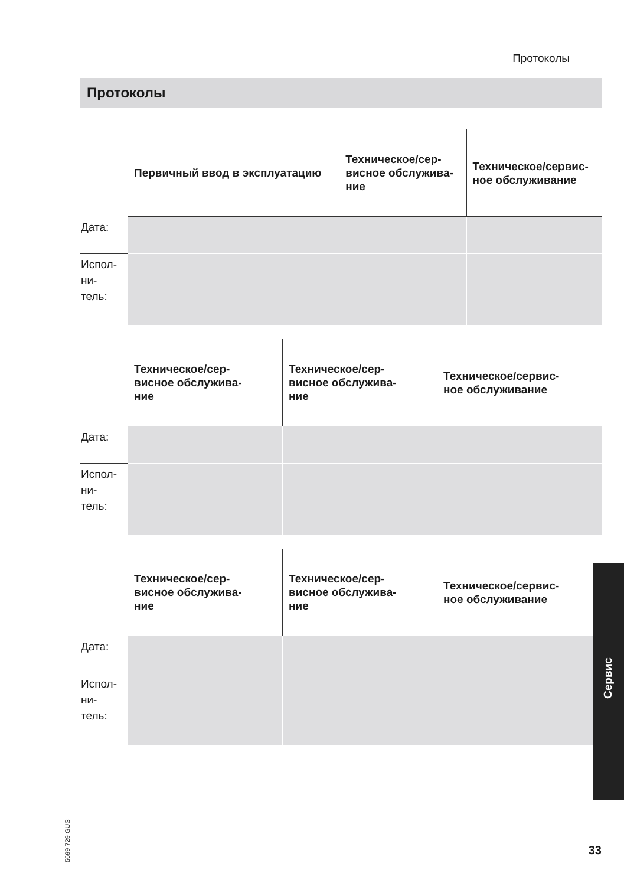Протоколы
Протоколы
| | Первичный ввод в эксплуатацию | Техническое/сер- висное обслужива- ние | Техническое/сервис- ное обслуживание |
| --- | --- | --- | --- |
| Дата: | | | |
| Испол- ни- тель: | | | |
| | Техническое/сер- висное обслужива- ние | Техническое/сер- висное обслужива- ние | Техническое/сервис- ное обслуживание |
| --- | --- | --- | --- |
| Дата: | | | |
| Испол- ни- тель: | | | |
| | Техническое/сер- висное обслужива- ние | Техническое/сер- висное обслужива- ние | Техническое/сервис- ное обслуживание |
| --- | --- | --- | --- |
| Дата: | | | |
| Испол- ни- тель: | | | |
Сервис
5699 729 GUS
33